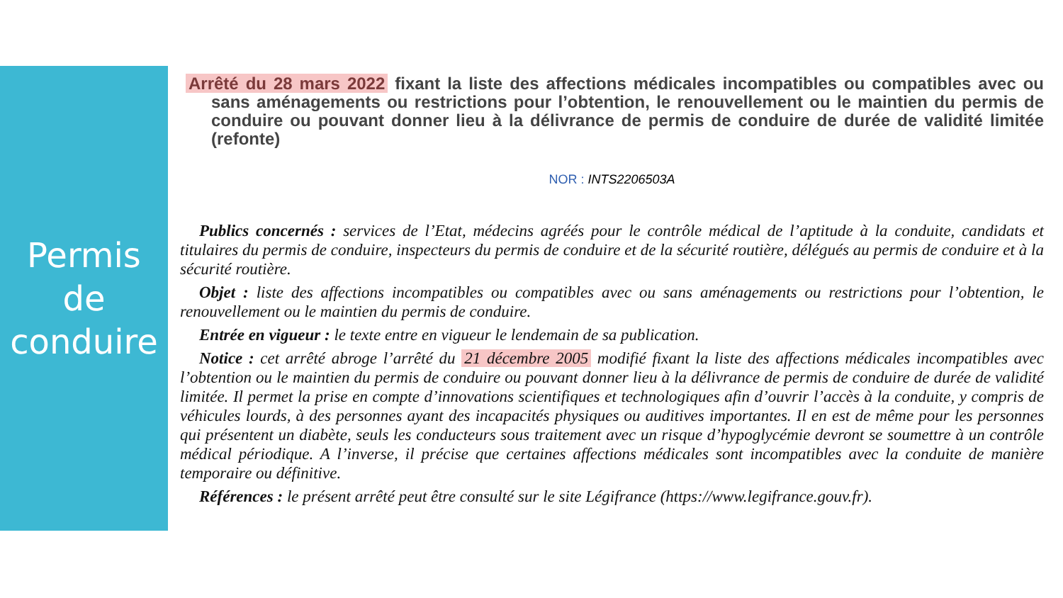Permis
de
conduire
Arrêté du 28 mars 2022 fixant la liste des affections médicales incompatibles ou compatibles avec ou sans aménagements ou restrictions pour l’obtention, le renouvellement ou le maintien du permis de conduire ou pouvant donner lieu à la délivrance de permis de conduire de durée de validité limitée (refonte)
NOR : INTS2206503A
Publics concernés : services de l’Etat, médecins agréés pour le contrôle médical de l’aptitude à la conduite, candidats et titulaires du permis de conduire, inspecteurs du permis de conduire et de la sécurité routière, délégués au permis de conduire et à la sécurité routière.
Objet : liste des affections incompatibles ou compatibles avec ou sans aménagements ou restrictions pour l’obtention, le renouvellement ou le maintien du permis de conduire.
Entrée en vigueur : le texte entre en vigueur le lendemain de sa publication.
Notice : cet arrêté abroge l’arrêté du 21 décembre 2005 modifié fixant la liste des affections médicales incompatibles avec l’obtention ou le maintien du permis de conduire ou pouvant donner lieu à la délivrance de permis de conduire de durée de validité limitée. Il permet la prise en compte d’innovations scientifiques et technologiques afin d’ouvrir l’accès à la conduite, y compris de véhicules lourds, à des personnes ayant des incapacités physiques ou auditives importantes. Il en est de même pour les personnes qui présentent un diabète, seuls les conducteurs sous traitement avec un risque d’hypoglycémie devront se soumettre à un contrôle médical périodique. A l’inverse, il précise que certaines affections médicales sont incompatibles avec la conduite de manière temporaire ou définitive.
Références : le présent arrêté peut être consulté sur le site Légifrance (https://www.legifrance.gouv.fr).